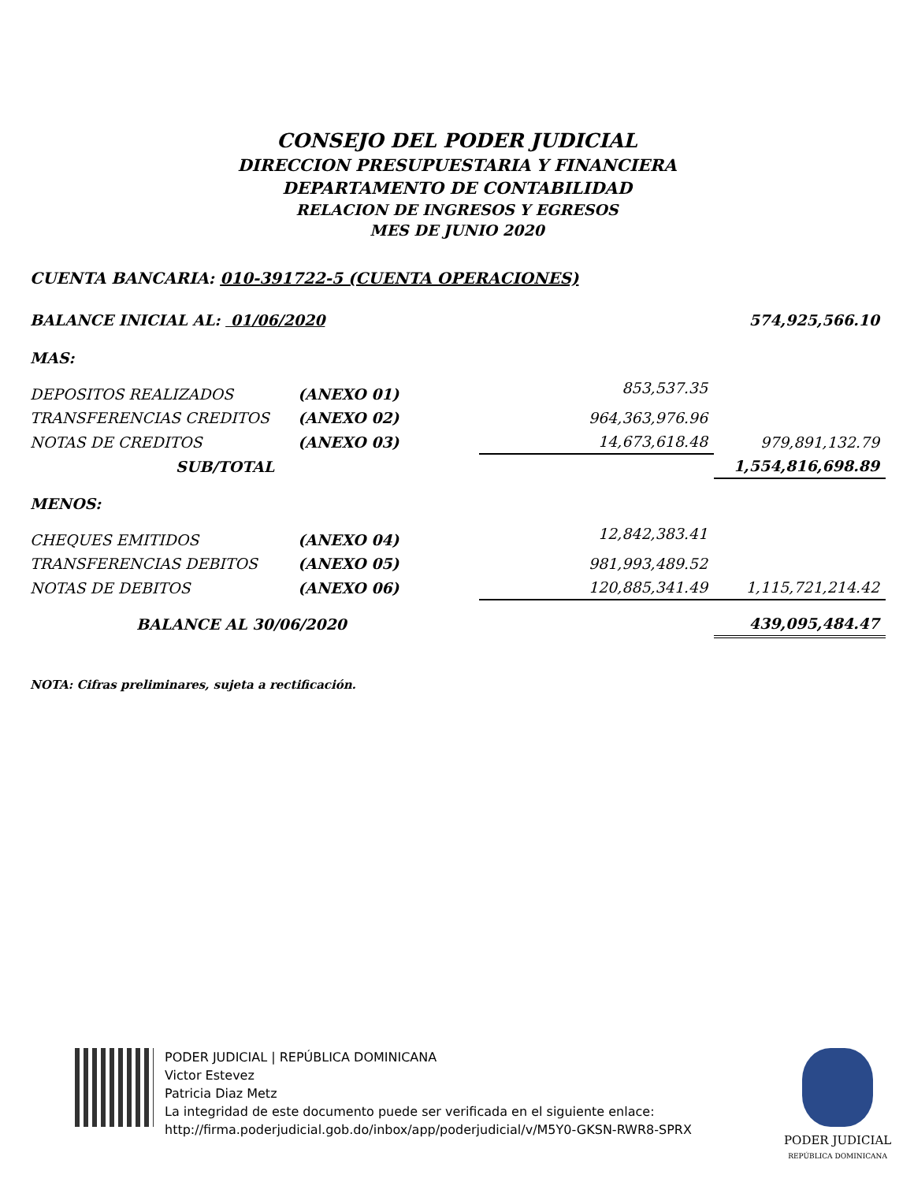CONSEJO DEL PODER JUDICIAL
DIRECCION PRESUPUESTARIA Y FINANCIERA
DEPARTAMENTO DE CONTABILIDAD
RELACION DE INGRESOS Y EGRESOS
MES DE JUNIO 2020
CUENTA BANCARIA: 010-391722-5 (CUENTA OPERACIONES)
| BALANCE INICIAL AL: 01/06/2020 | | | 574,925,566.10 |
| MAS: | | | |
| DEPOSITOS REALIZADOS | (ANEXO 01) | 853,537.35 | |
| TRANSFERENCIAS CREDITOS | (ANEXO 02) | 964,363,976.96 | |
| NOTAS DE CREDITOS | (ANEXO 03) | 14,673,618.48 | 979,891,132.79 |
| SUB/TOTAL | | | 1,554,816,698.89 |
| MENOS: | | | |
| CHEQUES EMITIDOS | (ANEXO 04) | 12,842,383.41 | |
| TRANSFERENCIAS DEBITOS | (ANEXO 05) | 981,993,489.52 | |
| NOTAS DE DEBITOS | (ANEXO 06) | 120,885,341.49 | 1,115,721,214.42 |
| BALANCE AL 30/06/2020 | | | 439,095,484.47 |
NOTA: Cifras preliminares, sujeta a rectificación.
PODER JUDICIAL | REPÚBLICA DOMINICANA
Victor Estevez
Patricia Diaz Metz
La integridad de este documento puede ser verificada en el siguiente enlace:
http://firma.poderjudicial.gob.do/inbox/app/poderjudicial/v/M5Y0-GKSN-RWR8-SPRX
PODER JUDICIAL
REPÚBLICA DOMINICANA